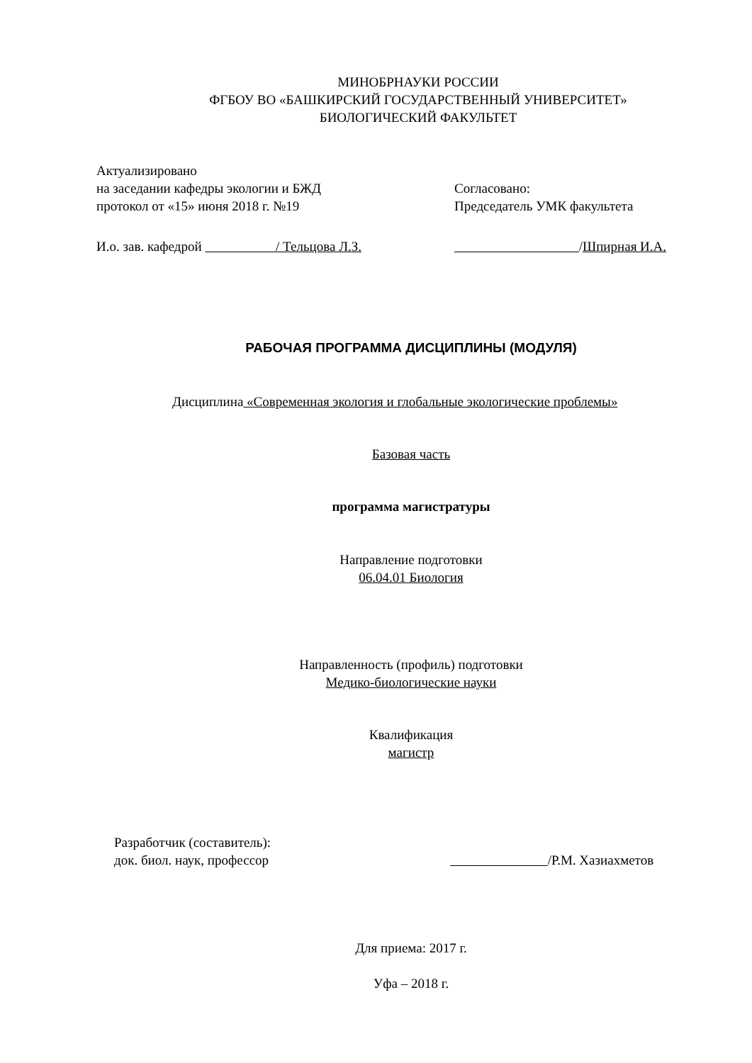МИНОБРНАУКИ РОССИИ
ФГБОУ ВО «БАШКИРСКИЙ ГОСУДАРСТВЕННЫЙ УНИВЕРСИТЕТ»
БИОЛОГИЧЕСКИЙ ФАКУЛЬТЕТ
Актуализировано
на заседании кафедры экологии и БЖД
протокол от «15» июня 2018 г. №19
Согласовано:
Председатель УМК факультета
И.о. зав. кафедрой / Тельцова Л.З.
/Шпирная И.А.
РАБОЧАЯ ПРОГРАММА ДИСЦИПЛИНЫ (МОДУЛЯ)
Дисциплина «Современная экология и глобальные экологические проблемы»
Базовая часть
программа магистратуры
Направление подготовки
06.04.01 Биология
Направленность (профиль) подготовки
Медико-биологические науки
Квалификация
магистр
Разработчик (составитель):
док. биол. наук, профессор
/Р.М. Хазиахметов
Для приема: 2017 г.
Уфа – 2018 г.